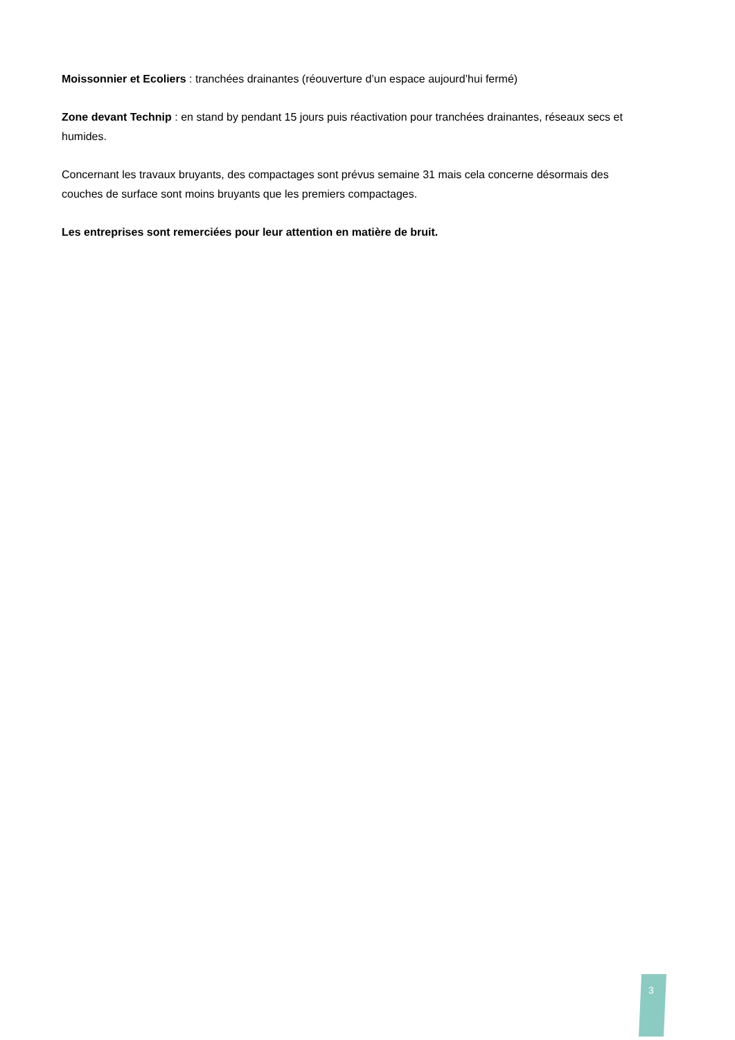Moissonnier et Ecoliers : tranchées drainantes (réouverture d’un espace aujourd’hui fermé)
Zone devant Technip : en stand by pendant 15 jours puis réactivation pour tranchées drainantes, réseaux secs et humides.
Concernant les travaux bruyants, des compactages sont prévus semaine 31 mais cela concerne désormais des couches de surface sont moins bruyants que les premiers compactages.
Les entreprises sont remerciées pour leur attention en matière de bruit.
3